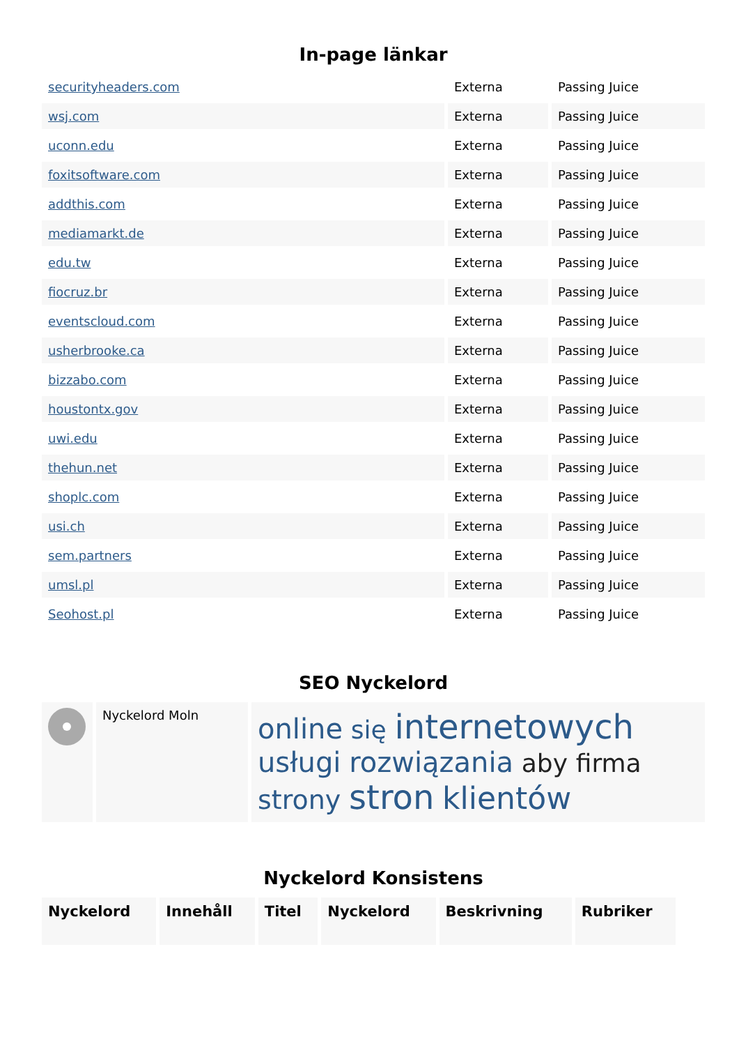In-page länkar
| securityheaders.com | Externa | Passing Juice |
| wsj.com | Externa | Passing Juice |
| uconn.edu | Externa | Passing Juice |
| foxitsoftware.com | Externa | Passing Juice |
| addthis.com | Externa | Passing Juice |
| mediamarkt.de | Externa | Passing Juice |
| edu.tw | Externa | Passing Juice |
| fiocruz.br | Externa | Passing Juice |
| eventscloud.com | Externa | Passing Juice |
| usherbrooke.ca | Externa | Passing Juice |
| bizzabo.com | Externa | Passing Juice |
| houstontx.gov | Externa | Passing Juice |
| uwi.edu | Externa | Passing Juice |
| thehun.net | Externa | Passing Juice |
| shoplc.com | Externa | Passing Juice |
| usi.ch | Externa | Passing Juice |
| sem.partners | Externa | Passing Juice |
| umsl.pl | Externa | Passing Juice |
| Seohost.pl | Externa | Passing Juice |
SEO Nyckelord
| | Nyckelord Moln | online się internetowych usługi rozwiązania aby firma strony stron klientów |
Nyckelord Konsistens
| Nyckelord | Innehåll | Titel | Nyckelord | Beskrivning | Rubriker |
| --- | --- | --- | --- | --- | --- |